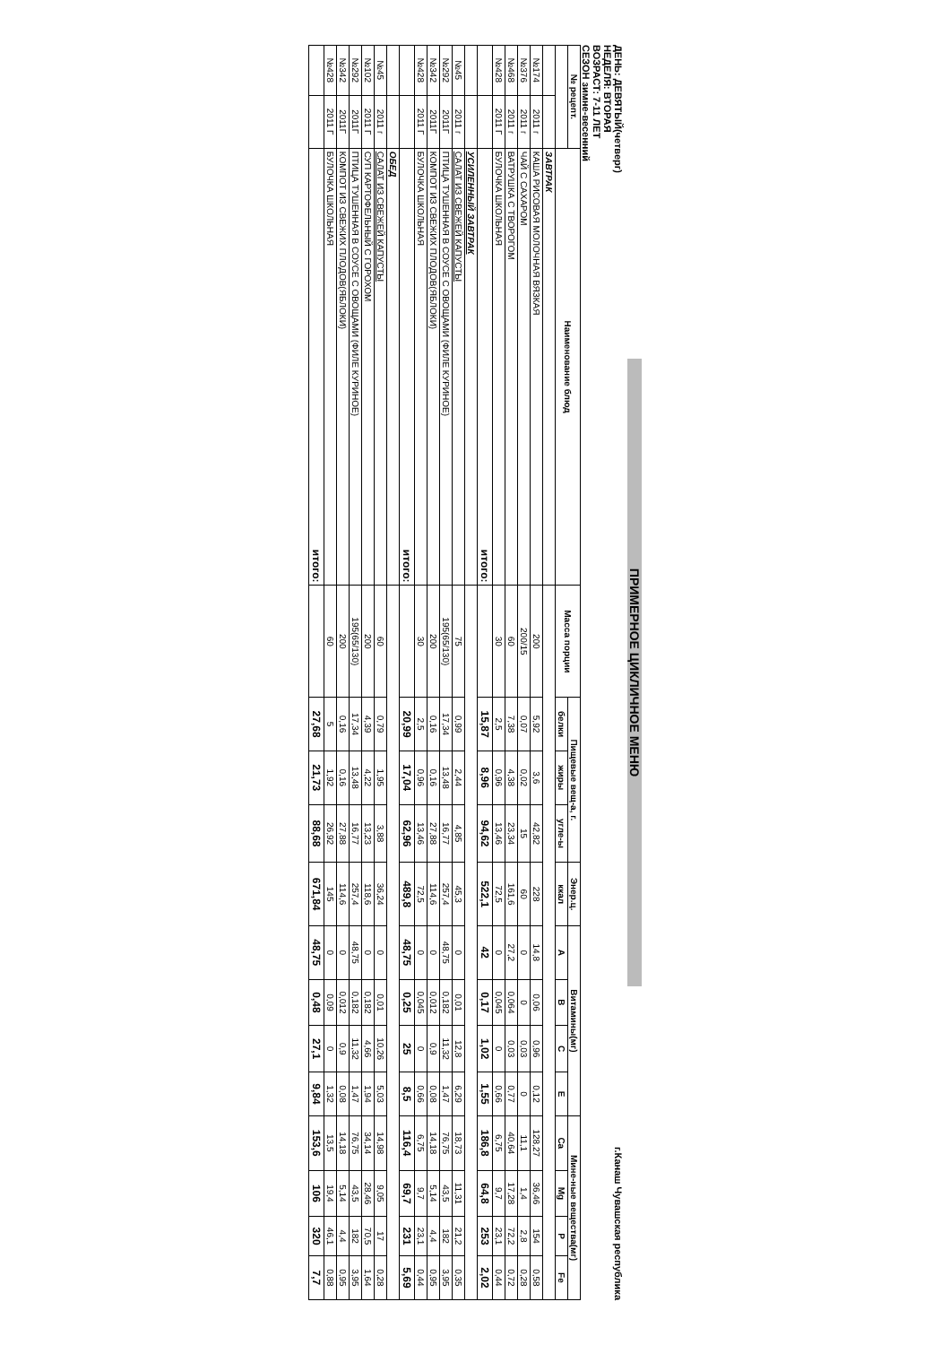ПРИМЕРНОЕ ЦИКЛИЧНОЕ МЕНЮ
ДЕНЬ: ДЕВЯТЫЙ(четверг)
НЕДЕЛЯ: ВТОРАЯ
ВОЗРАСТ: 7-11 ЛЕТ
СЕЗОН зимне-весенний
г.Канаш Чувашская республика
| № рецепт. | | Наименование блюд | Масса порции | Пищевые вещ-а, г. | | | Энер.ц. | Витамины(мг) | | | | Мине-ные вещества(мг) | | | |
| --- | --- | --- | --- | --- | --- | --- | --- | --- | --- | --- | --- | --- | --- | --- | --- |
| | | | | белки | жиры | угле-ы | ккал | A | B | C | E | Ca | Mg | P | Fe |
| | | ЗАВТРАК | | | | | | | | | | | | | |
| №174 | 2011 г | КАША РИСОВАЯ МОЛОЧНАЯ ВЯЗКАЯ | 200 | 5,92 | 3,6 | 42,82 | 228 | 14,8 | 0,06 | 0,96 | 0,12 | 128,27 | 36,46 | 154 | 0,58 |
| №376 | 2011 г | ЧАЙ С САХАРОМ | 200/15 | 0,07 | 0,02 | 15 | 60 | 0 | 0 | 0,03 | 0 | 11,1 | 1,4 | 2,8 | 0,28 |
| №468 | 2011 г | ВАТРУШКА С ТВОРОГОМ | 60 | 7,38 | 4,38 | 23,34 | 161,6 | 27,2 | 0,064 | 0,03 | 0,77 | 40,64 | 17,28 | 72,2 | 0,72 |
| №428 | 2011 Г | БУЛОЧКА ШКОЛЬНАЯ | 30 | 2,5 | 0,96 | 13,46 | 72,5 | 0 | 0,045 | 0 | 0,66 | 6,75 | 9,7 | 23,1 | 0,44 |
| | | итого: | | 15,87 | 8,96 | 94,62 | 522,1 | 42 | 0,17 | 1,02 | 1,55 | 186,8 | 64,8 | 253 | 2,02 |
| | | УСИЛЕННЫЙ ЗАВТРАК | | | | | | | | | | | | | |
| №45 | 2011 г | САЛАТ ИЗ СВЕЖЕЙ КАПУСТЫ | 75 | 0,99 | 2,44 | 4,85 | 45,3 | 0 | 0,01 | 12,8 | 6,29 | 18,73 | 11,31 | 21,2 | 0,35 |
| №292 | 2011Г | ПТИЦА ТУШЕННАЯ В СОУСЕ С ОВОЩАМИ (ФИЛЕ КУРИНОЕ) | 195(65/130) | 17,34 | 13,48 | 16,77 | 257,4 | 48,75 | 0,182 | 11,32 | 1,47 | 76,75 | 43,5 | 182 | 3,95 |
| №342 | 2011Г | КОМПОТ ИЗ СВЕЖИХ ПЛОДОВ(ЯБЛОКИ) | 200 | 0,16 | 0,16 | 27,88 | 114,6 | 0 | 0,012 | 0,9 | 0,08 | 14,18 | 5,14 | 4,4 | 0,95 |
| №428 | 2011 Г | БУЛОЧКА ШКОЛЬНАЯ | 30 | 2,5 | 0,96 | 13,46 | 72,5 | 0 | 0,045 | 0 | 0,66 | 6,75 | 9,7 | 23,1 | 0,44 |
| | | итого: | | 20,99 | 17,04 | 62,96 | 489,8 | 48,75 | 0,25 | 25 | 8,5 | 116,4 | 69,7 | 231 | 5,69 |
| | | ОБЕД | | | | | | | | | | | | | |
| №45 | 2011 г | САЛАТ ИЗ СВЕЖЕЙ КАПУСТЫ | 60 | 0,79 | 1,95 | 3,88 | 36,24 | 0 | 0,01 | 10,26 | 5,03 | 14,98 | 9,05 | 17 | 0,28 |
| №102 | 2011 Г | СУП КАРТОФЕЛЬНЫЙ С ГОРОХОМ | 200 | 4,39 | 4,22 | 13,23 | 118,6 | 0 | 0,182 | 4,66 | 1,94 | 34,14 | 28,46 | 70,5 | 1,64 |
| №292 | 2011Г | ПТИЦА ТУШЕННАЯ В СОУСЕ С ОВОЩАМИ (ФИЛЕ КУРИНОЕ) | 195(65/130) | 17,34 | 13,48 | 16,77 | 257,4 | 48,75 | 0,182 | 11,32 | 1,47 | 76,75 | 43,5 | 182 | 3,95 |
| №342 | 2011Г | КОМПОТ ИЗ СВЕЖИХ ПЛОДОВ(ЯБЛОКИ) | 200 | 0,16 | 0,16 | 27,88 | 114,6 | 0 | 0,012 | 0,9 | 0,08 | 14,18 | 5,14 | 4,4 | 0,95 |
| №428 | 2011 Г | БУЛОЧКА ШКОЛЬНАЯ | 60 | 5 | 1,92 | 26,92 | 145 | 0 | 0,09 | 0 | 1,32 | 13,5 | 19,4 | 46,1 | 0,88 |
| | | итого: | | 27,68 | 21,73 | 88,68 | 671,84 | 48,75 | 0,48 | 27,1 | 9,84 | 153,6 | 106 | 320 | 7,7 |